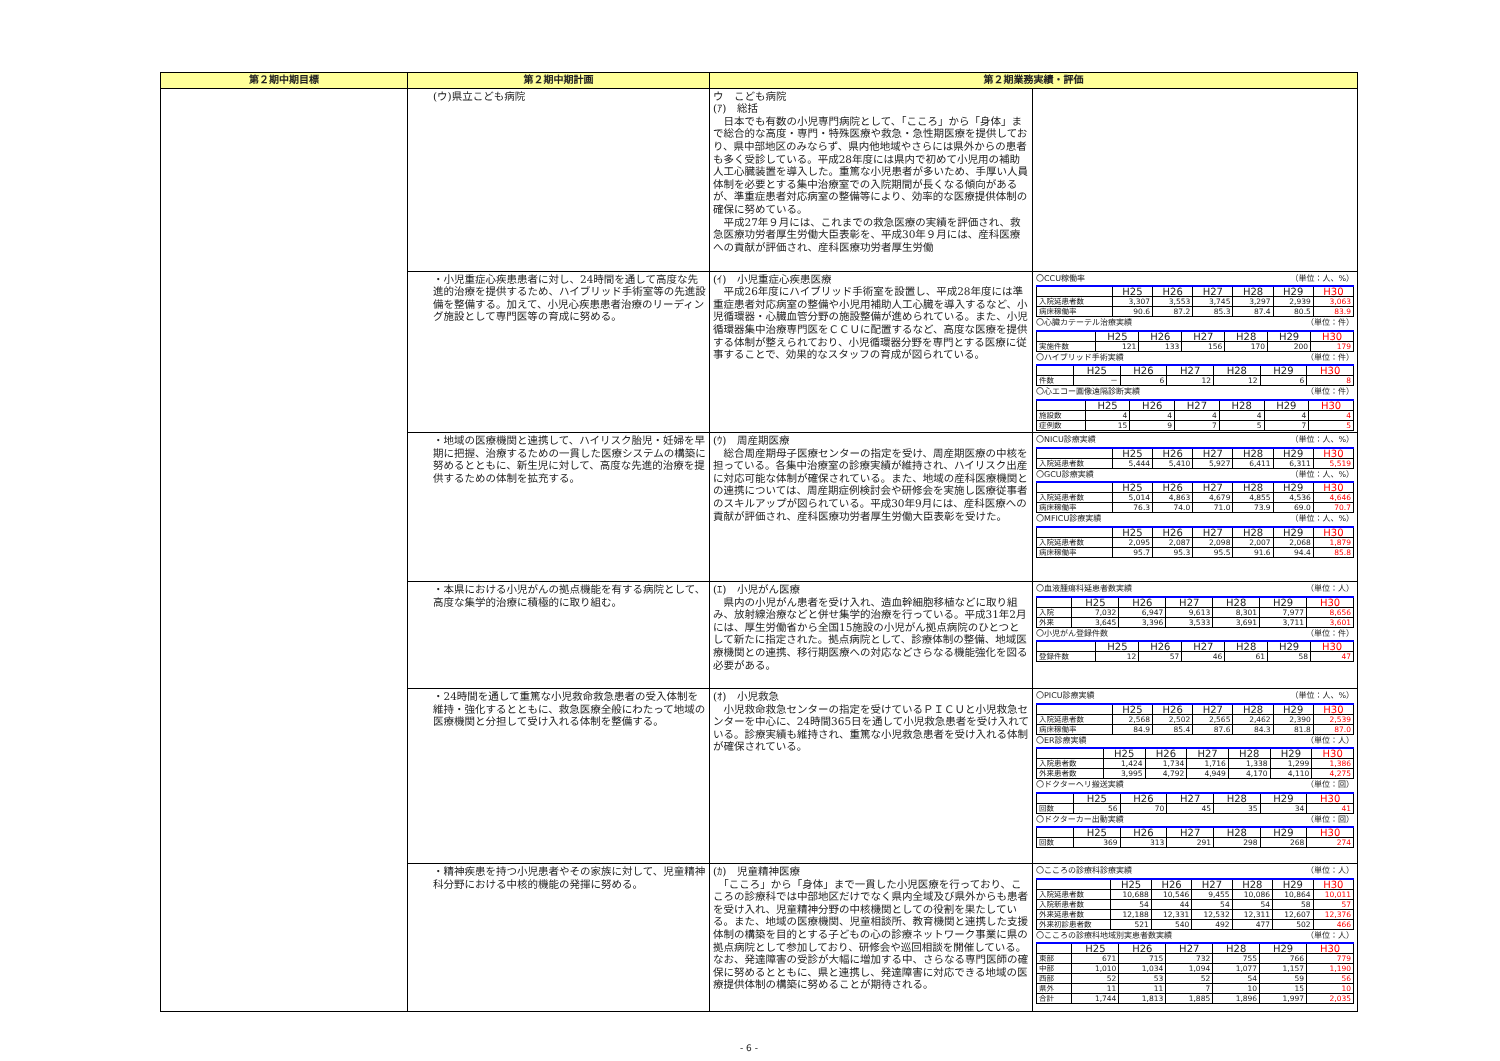| 第２期中期目標 | 第２期中期計画 | 第２期業務実績・評価 | |
| --- | --- | --- | --- |
| | (ウ)県立こども病院 | ウ こども病院 (ｱ) 総括 日本でも有数の小児専門病院として、「こころ」から「身体」まで総合的な高度・専門・特殊医療や救急・急性期医療を提供しており、県中部地区のみならず、県内他地域やさらには県外からの患者も多く受診している。平成28年度には県内で初めて小児用の補助人工心臓装置を導入した。重篤な小児患者が多いため、手厚い人員体制を必要とする集中治療室での入院期間が長くなる傾向があるが、準重症患者対応病室の整備等により、効率的な医療提供体制の確保に努めている。 平成27年９月には、これまでの救急医療の実績を評価され、救急医療功労者厚生労働大臣表彰を、平成30年９月には、産科医療への貢献が評価され、産科医療功労者厚生労働 | |
| | ・小児重症心疾患患者に対し、24時間を通して高度な先進的治療を提供するため、ハイブリッド手術室等の先進設備を整備する。加えて、小児心疾患患者治療のリーディング施設として専門医等の育成に努める。 | (ｲ) 小児重症心疾患医療 平成26年度にハイブリッド手術室を設置し、平成28年度には準重症患者対応病室の整備や小児用補助人工心臓を導入するなど、小児循環器・心臓血管分野の施設整備が進められている。また、小児循環器集中治療専門医をＣＣＵに配置するなど、高度な医療を提供する体制が整えられており、小児循環器分野を専門とする医療に従事することで、効果的なスタッフの育成が図られている。 | 〇CCU稼働率 （単位：人、%） / / H25 / H26 / H27 / H28 / H29 / H30 / / --- / --- / --- / --- / --- / --- / --- / / 入院延患者数 / 3,307 / 3,553 / 3,745 / 3,297 / 2,939 / 3,063 / / 病床稼働率 / 90.6 / 87.2 / 85.3 / 87.4 / 80.5 / 83.9 / 〇心臓カテーテル治療実績 （単位：件） / / H25 / H26 / H27 / H28 / H29 / H30 / / --- / --- / --- / --- / --- / --- / --- / / 実施件数 / 121 / 133 / 156 / 170 / 200 / 179 / 〇ハイブリッド手術実績 （単位：件） / / H25 / H26 / H27 / H28 / H29 / H30 / / --- / --- / --- / --- / --- / --- / --- / / 件数 / － / 6 / 12 / 12 / 6 / 8 / 〇心エコー画像遠隔診断実績 （単位：件） / / H25 / H26 / H27 / H28 / H29 / H30 / / --- / --- / --- / --- / --- / --- / --- / / 施設数 / 4 / 4 / 4 / 4 / 4 / 4 / / 症例数 / 15 / 9 / 7 / 5 / 7 / 5 / |
| | ・地域の医療機関と連携して、ハイリスク胎児・妊婦を早期に把握、治療するための一貫した医療システムの構築に努めるとともに、新生児に対して、高度な先進的治療を提供するための体制を拡充する。 | (ｳ) 周産期医療 総合周産期母子医療センターの指定を受け、周産期医療の中核を担っている。各集中治療室の診療実績が維持され、ハイリスク出産に対応可能な体制が確保されている。また、地域の産科医療機関との連携については、周産期症例検討会や研修会を実施し医療従事者のスキルアップが図られている。平成30年9月には、産科医療への貢献が評価され、産科医療功労者厚生労働大臣表彰を受けた。 | 〇NICU診療実績 （単位：人、%） / / H25 / H26 / H27 / H28 / H29 / H30 / / --- / --- / --- / --- / --- / --- / --- / / 入院延患者数 / 5,444 / 5,410 / 5,927 / 6,411 / 6,311 / 5,519 / 〇GCU診療実績 （単位：人、%） / / H25 / H26 / H27 / H28 / H29 / H30 / / --- / --- / --- / --- / --- / --- / --- / / 入院延患者数 / 5,014 / 4,863 / 4,679 / 4,855 / 4,536 / 4,646 / / 病床稼働率 / 76.3 / 74.0 / 71.0 / 73.9 / 69.0 / 70.7 / 〇MFICU診療実績 （単位：人、%） / / H25 / H26 / H27 / H28 / H29 / H30 / / --- / --- / --- / --- / --- / --- / --- / / 入院延患者数 / 2,095 / 2,087 / 2,098 / 2,007 / 2,068 / 1,879 / / 病床稼働率 / 95.7 / 95.3 / 95.5 / 91.6 / 94.4 / 85.8 / |
| | ・本県における小児がんの拠点機能を有する病院として、高度な集学的治療に積極的に取り組む。 | (ｴ) 小児がん医療 県内の小児がん患者を受け入れ、造血幹細胞移植などに取り組み、放射線治療などと併せ集学的治療を行っている。平成31年2月には、厚生労働省から全国15施設の小児がん拠点病院のひとつとして新たに指定された。拠点病院として、診療体制の整備、地域医療機関との連携、移行期医療への対応などさらなる機能強化を図る必要がある。 | 〇血液腫瘍科延患者数実績 （単位：人） / / H25 / H26 / H27 / H28 / H29 / H30 / / --- / --- / --- / --- / --- / --- / --- / / 入院 / 7,032 / 6,947 / 9,613 / 8,301 / 7,977 / 8,656 / / 外来 / 3,645 / 3,396 / 3,533 / 3,691 / 3,711 / 3,601 / 〇小児がん登録件数 （単位：件） / / H25 / H26 / H27 / H28 / H29 / H30 / / --- / --- / --- / --- / --- / --- / --- / / 登録件数 / 12 / 57 / 46 / 61 / 58 / 47 / |
| | ・24時間を通して重篤な小児救命救急患者の受入体制を維持・強化するとともに、救急医療全般にわたって地域の医療機関と分担して受け入れる体制を整備する。 | (ｵ) 小児救急 小児救命救急センターの指定を受けているＰＩＣＵと小児救急センターを中心に、24時間365日を通して小児救急患者を受け入れている。診療実績も維持され、重篤な小児救急患者を受け入れる体制が確保されている。 | 〇PICU診療実績 （単位：人、%） / / H25 / H26 / H27 / H28 / H29 / H30 / / --- / --- / --- / --- / --- / --- / --- / / 入院延患者数 / 2,568 / 2,502 / 2,565 / 2,462 / 2,390 / 2,539 / / 病床稼働率 / 84.9 / 85.4 / 87.6 / 84.3 / 81.8 / 87.0 / 〇ER診療実績 （単位：人） / / H25 / H26 / H27 / H28 / H29 / H30 / / --- / --- / --- / --- / --- / --- / --- / / 入院患者数 / 1,424 / 1,734 / 1,716 / 1,338 / 1,299 / 1,386 / / 外来患者数 / 3,995 / 4,792 / 4,949 / 4,170 / 4,110 / 4,275 / 〇ドクターヘリ搬送実績 （単位：回） / / H25 / H26 / H27 / H28 / H29 / H30 / / --- / --- / --- / --- / --- / --- / --- / / 回数 / 56 / 70 / 45 / 35 / 34 / 41 / 〇ドクターカー出動実績 （単位：回） / / H25 / H26 / H27 / H28 / H29 / H30 / / --- / --- / --- / --- / --- / --- / --- / / 回数 / 369 / 313 / 291 / 298 / 268 / 274 / |
| | ・精神疾患を持つ小児患者やその家族に対して、児童精神科分野における中核的機能の発揮に努める。 | (ｶ) 児童精神医療 「こころ」から「身体」まで一貫した小児医療を行っており、こころの診療科では中部地区だけでなく県内全域及び県外からも患者を受け入れ、児童精神分野の中核機関としての役割を果たしている。また、地域の医療機関、児童相談所、教育機関と連携した支援体制の構築を目的とする子どもの心の診療ネットワーク事業に県の拠点病院として参加しており、研修会や巡回相談を開催している。なお、発達障害の受診が大幅に増加する中、さらなる専門医師の確保に努めるとともに、県と連携し、発達障害に対応できる地域の医療提供体制の構築に努めることが期待される。 | 〇こころの診療科診療実績 （単位：人） / / H25 / H26 / H27 / H28 / H29 / H30 / / --- / --- / --- / --- / --- / --- / --- / / 入院延患者数 / 10,688 / 10,546 / 9,455 / 10,086 / 10,864 / 10,011 / / 入院新患者数 / 54 / 44 / 54 / 54 / 58 / 57 / / 外来延患者数 / 12,188 / 12,331 / 12,532 / 12,311 / 12,607 / 12,376 / / 外来初診患者数 / 521 / 540 / 492 / 477 / 502 / 466 / 〇こころの診療科地域別実患者数実績 （単位：人） / / H25 / H26 / H27 / H28 / H29 / H30 / / --- / --- / --- / --- / --- / --- / --- / / 東部 / 671 / 715 / 732 / 755 / 766 / 779 / / 中部 / 1,010 / 1,034 / 1,094 / 1,077 / 1,157 / 1,190 / / 西部 / 52 / 53 / 52 / 54 / 59 / 56 / / 県外 / 11 / 11 / 7 / 10 / 15 / 10 / / 合計 / 1,744 / 1,813 / 1,885 / 1,896 / 1,997 / 2,035 / |
- 6 -